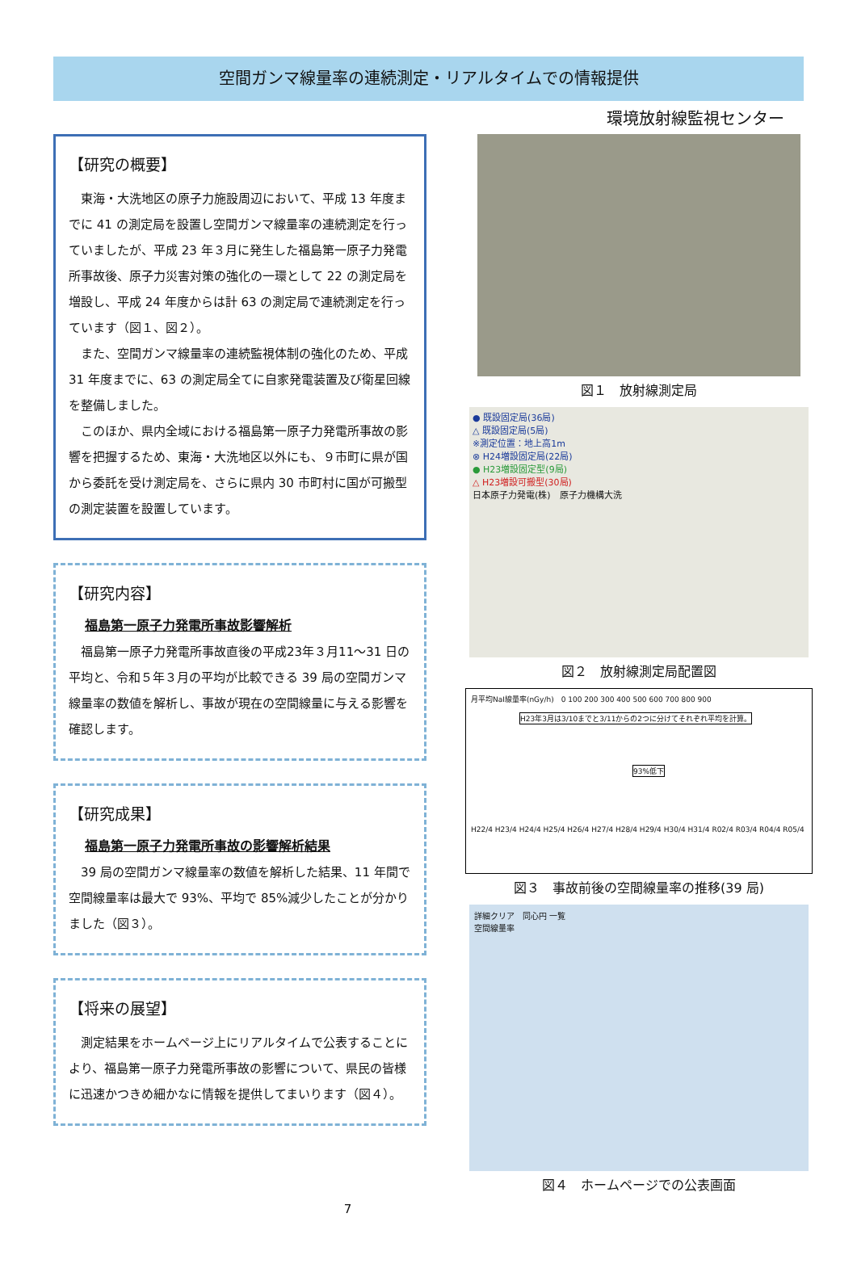空間ガンマ線量率の連続測定・リアルタイムでの情報提供
環境放射線監視センター
【研究の概要】
東海・大洗地区の原子力施設周辺において、平成 13 年度までに 41 の測定局を設置し空間ガンマ線量率の連続測定を行っていましたが、平成 23 年３月に発生した福島第一原子力発電所事故後、原子力災害対策の強化の一環として 22 の測定局を増設し、平成 24 年度からは計 63 の測定局で連続測定を行っています（図１、図２）。
また、空間ガンマ線量率の連続監視体制の強化のため、平成 31 年度までに、63 の測定局全てに自家発電装置及び衛星回線を整備しました。
このほか、県内全域における福島第一原子力発電所事故の影響を把握するため、東海・大洗地区以外にも、９市町に県が国から委託を受け測定局を、さらに県内 30 市町村に国が可搬型の測定装置を設置しています。
【研究内容】
福島第一原子力発電所事故影響解析
福島第一原子力発電所事故直後の平成23年３月11～31 日の平均と、令和５年３月の平均が比較できる 39 局の空間ガンマ線量率の数値を解析し、事故が現在の空間線量に与える影響を確認します。
【研究成果】
福島第一原子力発電所事故の影響解析結果
39 局の空間ガンマ線量率の数値を解析した結果、11 年間で空間線量率は最大で 93%、平均で 85%減少したことが分かりました（図３）。
【将来の展望】
測定結果をホームページ上にリアルタイムで公表することにより、福島第一原子力発電所事故の影響について、県民の皆様に迅速かつきめ細かなに情報を提供してまいります（図４）。
図１　放射線測定局
● 既設固定局(36局)
△ 既設固定局(5局)
※測定位置：地上高1m
⊗ H24増設固定局(22局)
● H23増設固定型(9局)
△ H23増設可搬型(30局)
日本原子力発電(株)　原子力機構大洗
図２　放射線測定局配置図
月平均NaI線量率(nGy/h)　0 100 200 300 400 500 600 700 800 900
H23年3月は3/10までと3/11からの2つに分けてそれぞれ平均を計算。
93%低下
H22/4 H23/4 H24/4 H25/4 H26/4 H27/4 H28/4 H29/4 H30/4 H31/4 R02/4 R03/4 R04/4 R05/4
図３　事故前後の空間線量率の推移(39 局)
詳細クリア　同心円 一覧
空間線量率
図４　ホームページでの公表画面
7